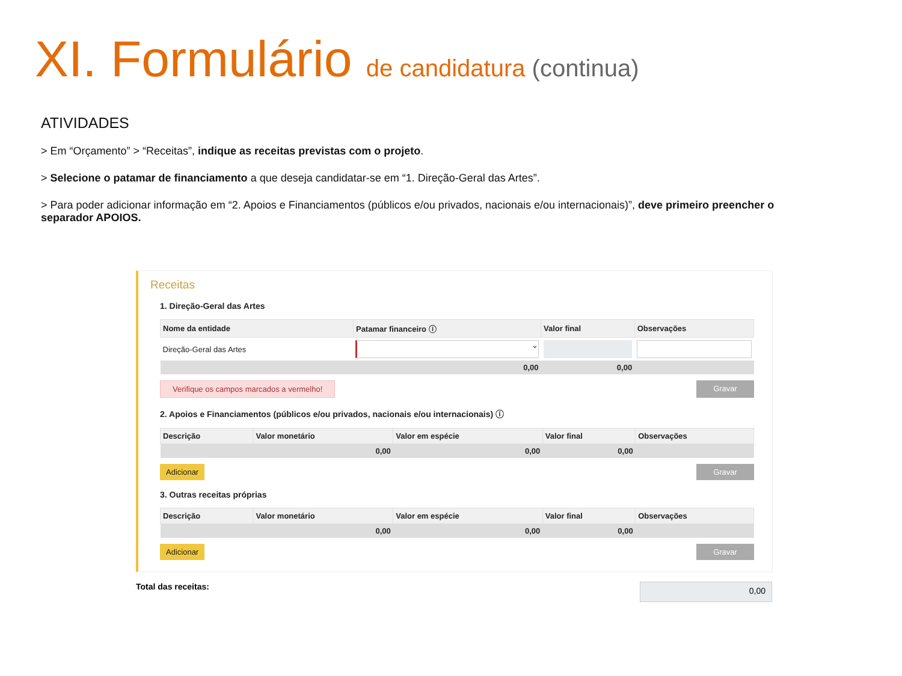XI. Formulário de candidatura (continua)
ATIVIDADES
> Em “Orçamento” > “Receitas”, indique as receitas previstas com o projeto.
> Selecione o patamar de financiamento a que deseja candidatar-se em “1. Direção-Geral das Artes”.
> Para poder adicionar informação em “2. Apoios e Financiamentos (públicos e/ou privados, nacionais e/ou internacionais)”, deve primeiro preencher o separador APOIOS.
Receitas
1. Direção-Geral das Artes
| Nome da entidade | Patamar financeiro ⓘ | Valor final | Observações |
| --- | --- | --- | --- |
| Direção-Geral das Artes | ⌄ | | |
| | 0,00 | 0,00 | |
Verifique os campos marcados a vermelho! Gravar
2. Apoios e Financiamentos (públicos e/ou privados, nacionais e/ou internacionais) ⓘ
| Descrição | Valor monetário | Valor em espécie | Valor final | Observações |
| --- | --- | --- | --- | --- |
| | 0,00 | 0,00 | 0,00 | |
Adicionar Gravar
3. Outras receitas próprias
| Descrição | Valor monetário | Valor em espécie | Valor final | Observações |
| --- | --- | --- | --- | --- |
| | 0,00 | 0,00 | 0,00 | |
Adicionar Gravar
Total das receitas:
0,00